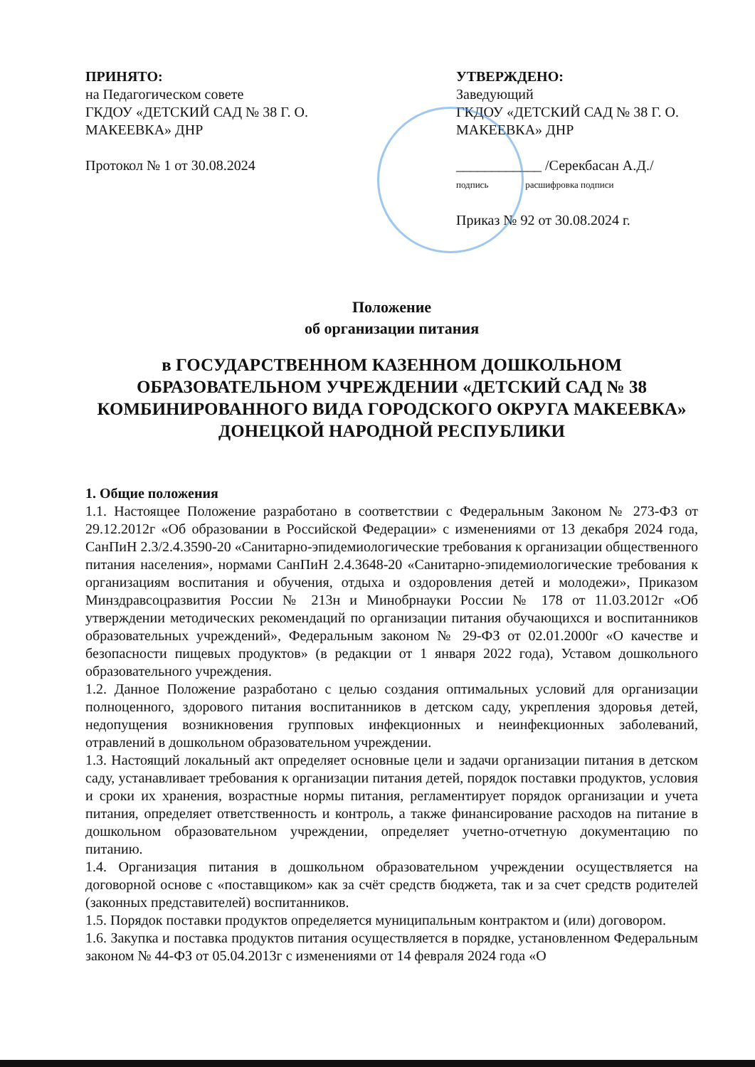ПРИНЯТО:
на Педагогическом совете
ГКДОУ «ДЕТСКИЙ САД № 38 Г. О. МАКЕЕВКА» ДНР
Протокол № 1 от 30.08.2024
УТВЕРЖДЕНО:
Заведующий
ГКДОУ «ДЕТСКИЙ САД № 38 Г. О. МАКЕЕВКА» ДНР
____________ /Серекбасан А.Д./
подпись расшифровка подписи
Приказ № 92 от 30.08.2024 г.
Положение
об организации питания
в ГОСУДАРСТВЕННОМ КАЗЕННОМ ДОШКОЛЬНОМ ОБРАЗОВАТЕЛЬНОМ УЧРЕЖДЕНИИ «ДЕТСКИЙ САД № 38 КОМБИНИРОВАННОГО ВИДА ГОРОДСКОГО ОКРУГА МАКЕЕВКА» ДОНЕЦКОЙ НАРОДНОЙ РЕСПУБЛИКИ
1. Общие положения
1.1. Настоящее Положение разработано в соответствии с Федеральным Законом № 273-ФЗ от 29.12.2012г «Об образовании в Российской Федерации» с изменениями от 13 декабря 2024 года, СанПиН 2.3/2.4.3590-20 «Санитарно-эпидемиологические требования к организации общественного питания населения», нормами СанПиН 2.4.3648-20 «Санитарно-эпидемиологические требования к организациям воспитания и обучения, отдыха и оздоровления детей и молодежи», Приказом Минздравсоцразвития России № 213н и Минобрнауки России № 178 от 11.03.2012г «Об утверждении методических рекомендаций по организации питания обучающихся и воспитанников образовательных учреждений», Федеральным законом № 29-ФЗ от 02.01.2000г «О качестве и безопасности пищевых продуктов» (в редакции от 1 января 2022 года), Уставом дошкольного образовательного учреждения.
1.2. Данное Положение разработано с целью создания оптимальных условий для организации полноценного, здорового питания воспитанников в детском саду, укрепления здоровья детей, недопущения возникновения групповых инфекционных и неинфекционных заболеваний, отравлений в дошкольном образовательном учреждении.
1.3. Настоящий локальный акт определяет основные цели и задачи организации питания в детском саду, устанавливает требования к организации питания детей, порядок поставки продуктов, условия и сроки их хранения, возрастные нормы питания, регламентирует порядок организации и учета питания, определяет ответственность и контроль, а также финансирование расходов на питание в дошкольном образовательном учреждении, определяет учетно-отчетную документацию по питанию.
1.4. Организация питания в дошкольном образовательном учреждении осуществляется на договорной основе с «поставщиком» как за счёт средств бюджета, так и за счет средств родителей (законных представителей) воспитанников.
1.5. Порядок поставки продуктов определяется муниципальным контрактом и (или) договором.
1.6. Закупка и поставка продуктов питания осуществляется в порядке, установленном Федеральным законом № 44-ФЗ от 05.04.2013г с изменениями от 14 февраля 2024 года «О